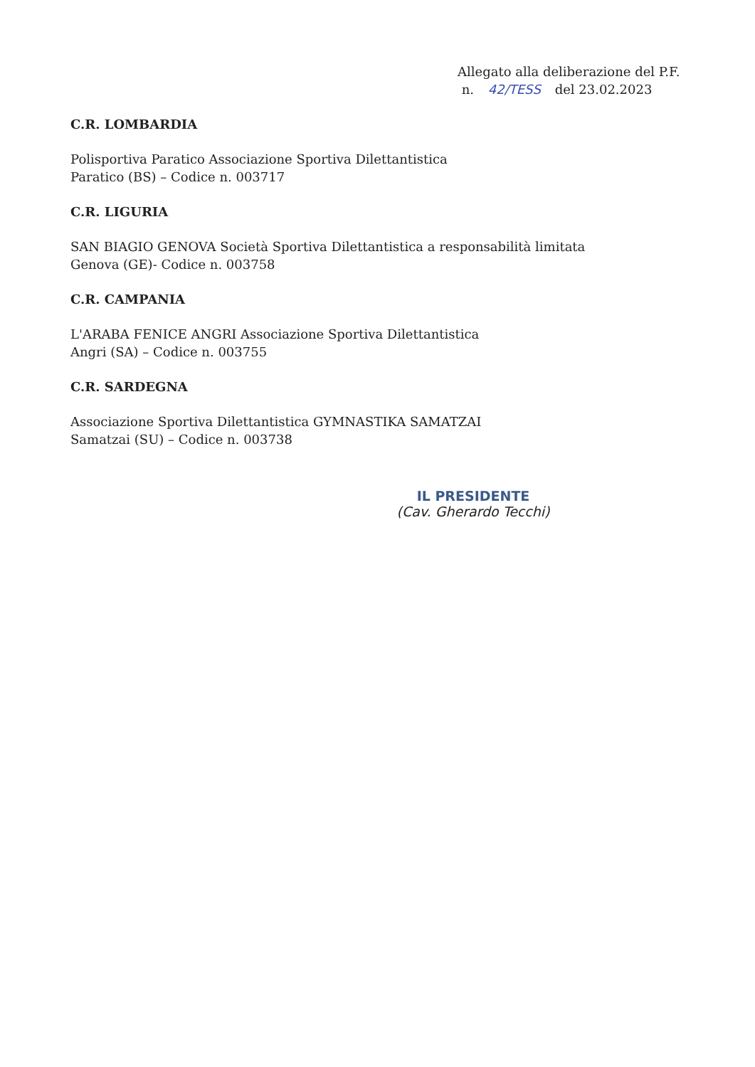Allegato alla deliberazione del P.F.
n. 42/TESS del 23.02.2023
C.R. LOMBARDIA
Polisportiva Paratico Associazione Sportiva Dilettantistica
Paratico (BS) – Codice n. 003717
C.R. LIGURIA
SAN BIAGIO GENOVA Società Sportiva Dilettantistica a responsabilità limitata
Genova (GE)- Codice n. 003758
C.R. CAMPANIA
L'ARABA FENICE ANGRI Associazione Sportiva Dilettantistica
Angri (SA) – Codice n. 003755
C.R. SARDEGNA
Associazione Sportiva Dilettantistica GYMNASTIKA SAMATZAI
Samatzai (SU) – Codice n. 003738
IL PRESIDENTE
(Cav. Gherardo Tecchi)